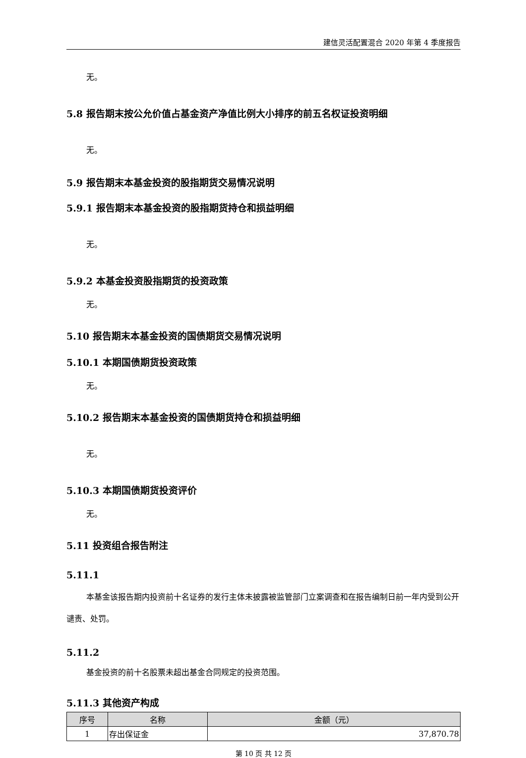建信灵活配置混合 2020 年第 4 季度报告
无。
5.8 报告期末按公允价值占基金资产净值比例大小排序的前五名权证投资明细
无。
5.9 报告期末本基金投资的股指期货交易情况说明
5.9.1 报告期末本基金投资的股指期货持仓和损益明细
无。
5.9.2 本基金投资股指期货的投资政策
无。
5.10 报告期末本基金投资的国债期货交易情况说明
5.10.1 本期国债期货投资政策
无。
5.10.2 报告期末本基金投资的国债期货持仓和损益明细
无。
5.10.3 本期国债期货投资评价
无。
5.11 投资组合报告附注
5.11.1
本基金该报告期内投资前十名证券的发行主体未披露被监管部门立案调查和在报告编制日前一年内受到公开谴责、处罚。
5.11.2
基金投资的前十名股票未超出基金合同规定的投资范围。
5.11.3 其他资产构成
| 序号 | 名称 | 金额（元） |
| --- | --- | --- |
| 1 | 存出保证金 | 37,870.78 |
第 10 页 共 12 页